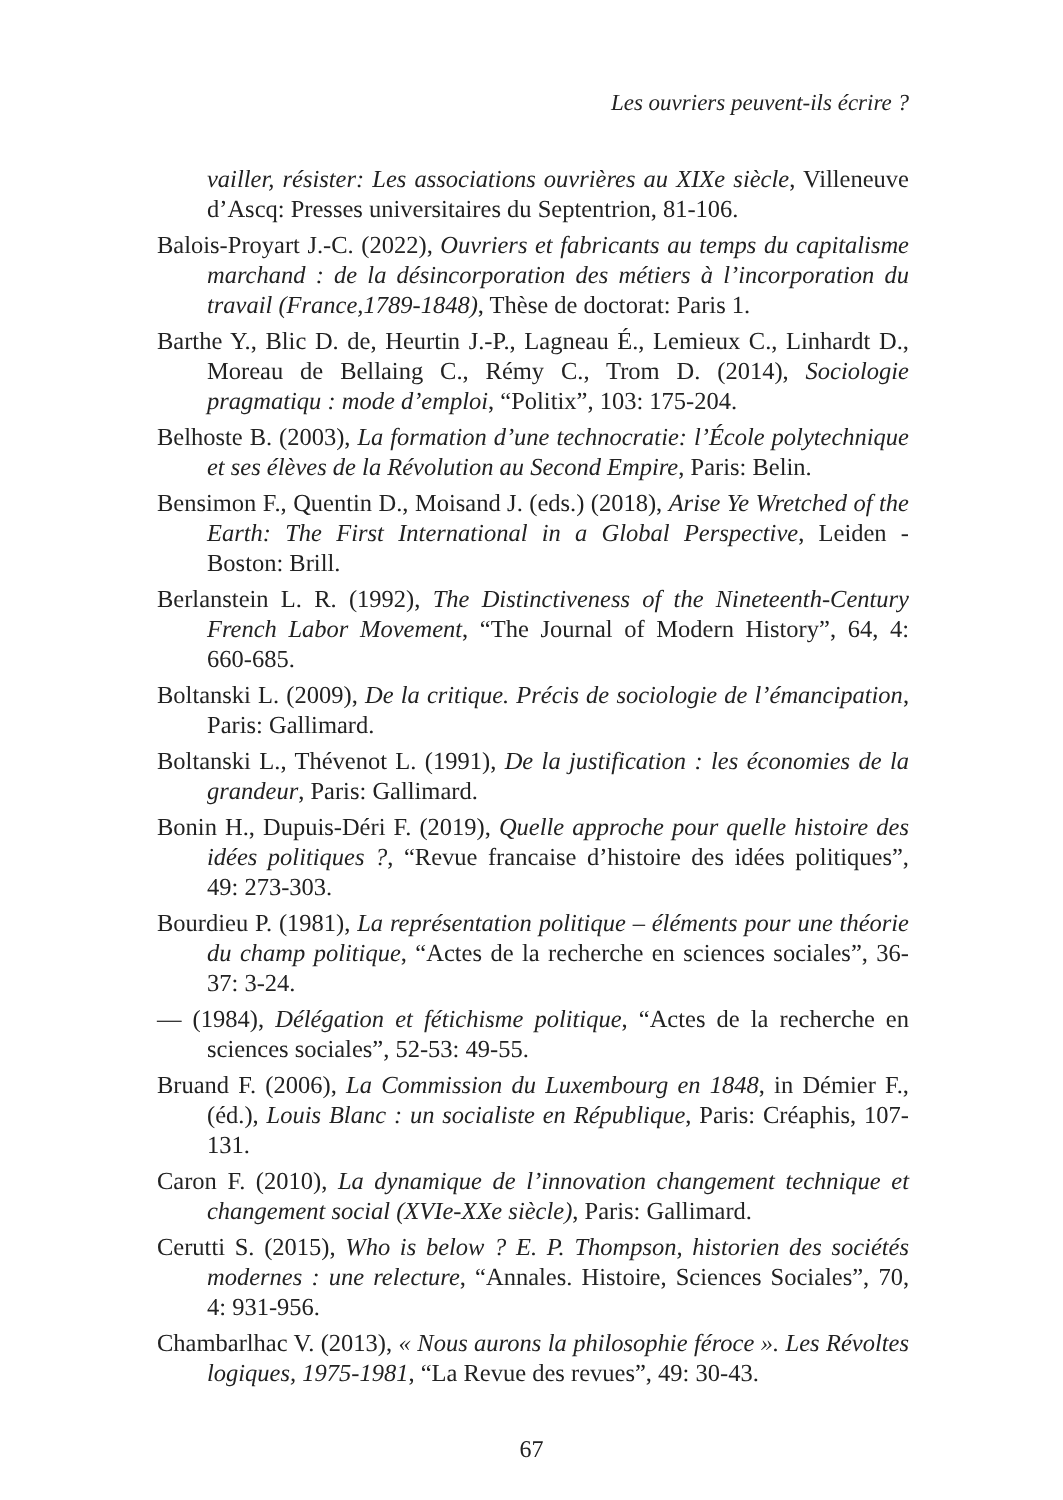Les ouvriers peuvent-ils écrire ?
vailler, résister: Les associations ouvrières au XIXe siècle, Villeneuve d’Ascq: Presses universitaires du Septentrion, 81-106.
Balois-Proyart J.-C. (2022), Ouvriers et fabricants au temps du capitalisme marchand : de la désincorporation des métiers à l’incorporation du travail (France,1789-1848), Thèse de doctorat: Paris 1.
Barthe Y., Blic D. de, Heurtin J.-P., Lagneau É., Lemieux C., Linhardt D., Moreau de Bellaing C., Rémy C., Trom D. (2014), Sociologie pragmatiqu : mode d’emploi, “Politix”, 103: 175-204.
Belhoste B. (2003), La formation d’une technocratie: l’École polytechnique et ses élèves de la Révolution au Second Empire, Paris: Belin.
Bensimon F., Quentin D., Moisand J. (eds.) (2018), Arise Ye Wretched of the Earth: The First International in a Global Perspective, Leiden -Boston: Brill.
Berlanstein L. R. (1992), The Distinctiveness of the Nineteenth-Century French Labor Movement, “The Journal of Modern History”, 64, 4: 660-685.
Boltanski L. (2009), De la critique. Précis de sociologie de l’émancipation, Paris: Gallimard.
Boltanski L., Thévenot L. (1991), De la justification : les économies de la grandeur, Paris: Gallimard.
Bonin H., Dupuis-Déri F. (2019), Quelle approche pour quelle histoire des idées politiques ?, “Revue francaise d’histoire des idées politiques”, 49: 273-303.
Bourdieu P. (1981), La représentation politique – éléments pour une théorie du champ politique, “Actes de la recherche en sciences sociales”, 36-37: 3-24.
— (1984), Délégation et fétichisme politique, “Actes de la recherche en sciences sociales”, 52-53: 49-55.
Bruand F. (2006), La Commission du Luxembourg en 1848, in Démier F., (éd.), Louis Blanc : un socialiste en République, Paris: Créaphis, 107-131.
Caron F. (2010), La dynamique de l’innovation changement technique et changement social (XVIe-XXe siècle), Paris: Gallimard.
Cerutti S. (2015), Who is below ? E. P. Thompson, historien des sociétés modernes : une relecture, “Annales. Histoire, Sciences Sociales”, 70, 4: 931-956.
Chambarlhac V. (2013), « Nous aurons la philosophie féroce ». Les Révoltes logiques, 1975-1981, “La Revue des revues”, 49: 30-43.
67